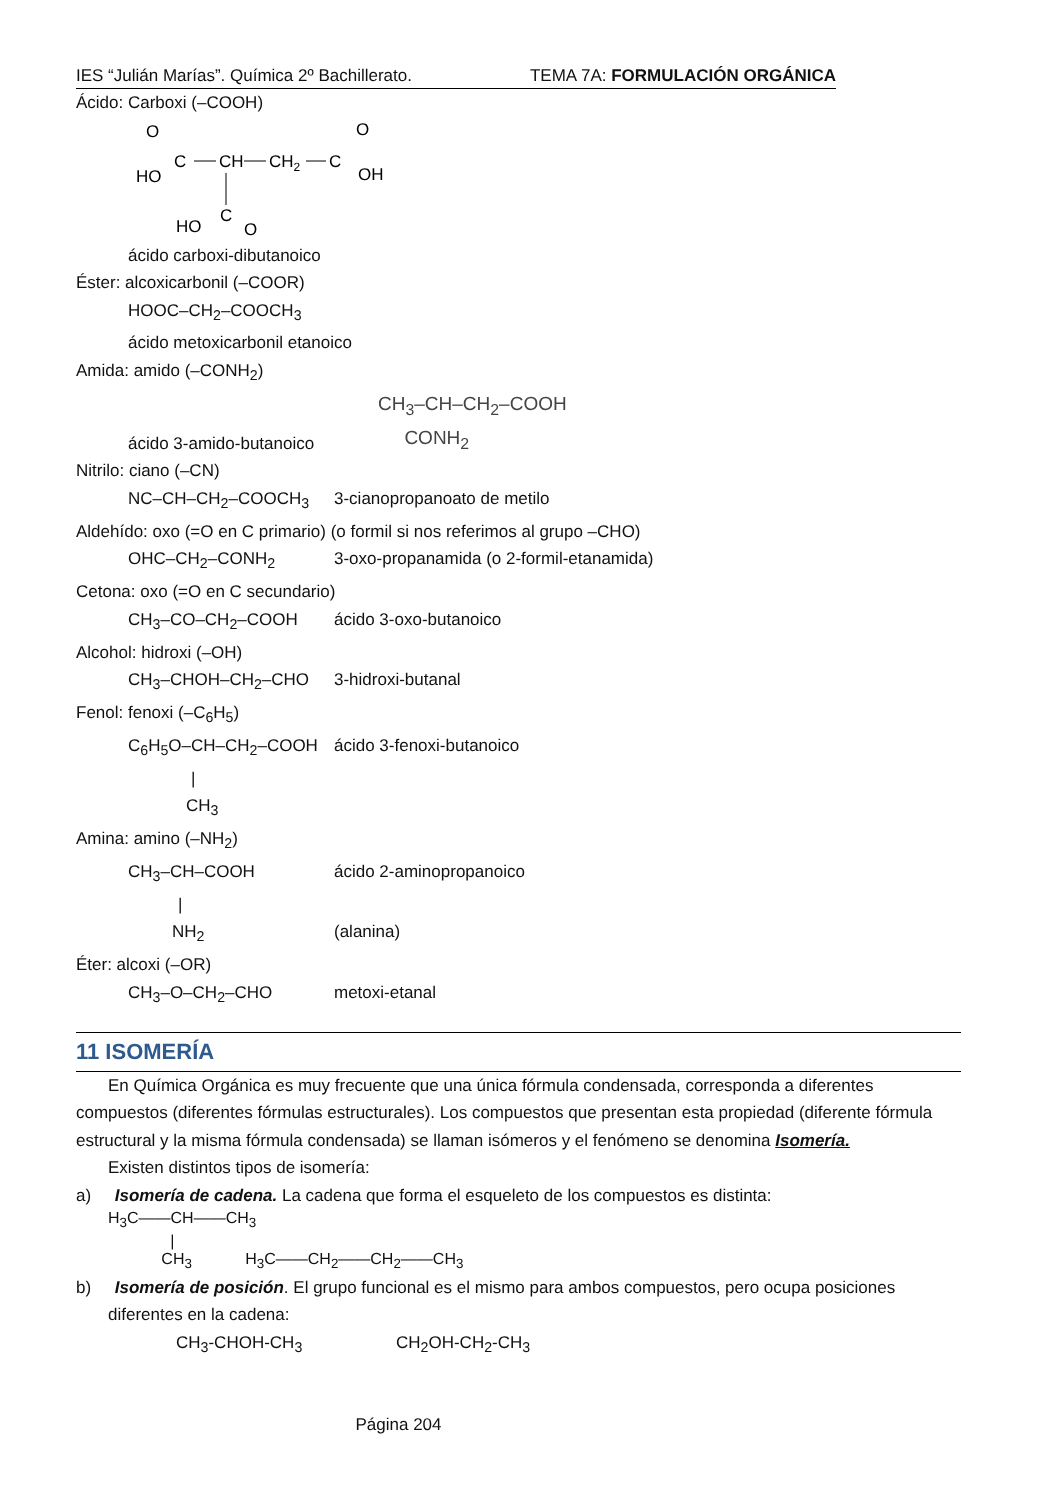IES “Julián Marías”. Química 2º Bachillerato. TEMA 7A: FORMULACIÓN ORGÁNICA
Ácido: Carboxi (–COOH)
O
C
HO
CH
CH2
C
O
OH
C
HO
O
ácido carboxi-dibutanoico
Éster: alcoxicarbonil (–COOR)
HOOC–CH<sub>2</sub>–COOCH<sub>3</sub>
ácido metoxicarbonil etanoico
Amida: amido (–CONH<sub>2</sub>)
ácido 3-amido-butanoico
CH<sub>3</sub>–CH–CH<sub>2</sub>–COOH
CONH<sub>2</sub>
Nitrilo: ciano (–CN)
NC–CH–CH<sub>2</sub>–COOCH<sub>3</sub> 3-cianopropanoato de metilo
Aldehído: oxo (=O en C primario) (o formil si nos referimos al grupo –CHO)
OHC–CH<sub>2</sub>–CONH<sub>2</sub> 3-oxo-propanamida (o 2-formil-etanamida)
Cetona: oxo (=O en C secundario)
CH<sub>3</sub>–CO–CH<sub>2</sub>–COOH ácido 3-oxo-butanoico
Alcohol: hidroxi (–OH)
CH<sub>3</sub>–CHOH–CH<sub>2</sub>–CHO 3-hidroxi-butanal
Fenol: fenoxi (–C<sub>6</sub>H<sub>5</sub>)
C<sub>6</sub>H<sub>5</sub>O–CH–CH<sub>2</sub>–COOH ácido 3-fenoxi-butanoico
|
CH<sub>3</sub>
Amina: amino (–NH<sub>2</sub>)
CH<sub>3</sub>–CH–COOH ácido 2-aminopropanoico
|
NH<sub>2</sub> (alanina)
Éter: alcoxi (–OR)
CH<sub>3</sub>–O–CH<sub>2</sub>–CHO metoxi-etanal
11 ISOMERÍA
En Química Orgánica es muy frecuente que una única fórmula condensada, corresponda a diferentes compuestos (diferentes fórmulas estructurales). Los compuestos que presentan esta propiedad (diferente fórmula estructural y la misma fórmula condensada) se llaman isómeros y el fenómeno se denomina Isomería.
Existen distintos tipos de isomería:
a) Isomería de cadena. La cadena que forma el esqueleto de los compuestos es distinta:
H<sub>3</sub>C——CH——CH<sub>3</sub>
|
CH<sub>3</sub> H<sub>3</sub>C——CH<sub>2</sub>——CH<sub>2</sub>——CH<sub>3</sub>
b) Isomería de posición. El grupo funcional es el mismo para ambos compuestos, pero ocupa posiciones
diferentes en la cadena:
CH<sub>3</sub>-CHOH-CH<sub>3</sub> CH<sub>2</sub>OH-CH<sub>2</sub>-CH<sub>3</sub>
Página 204